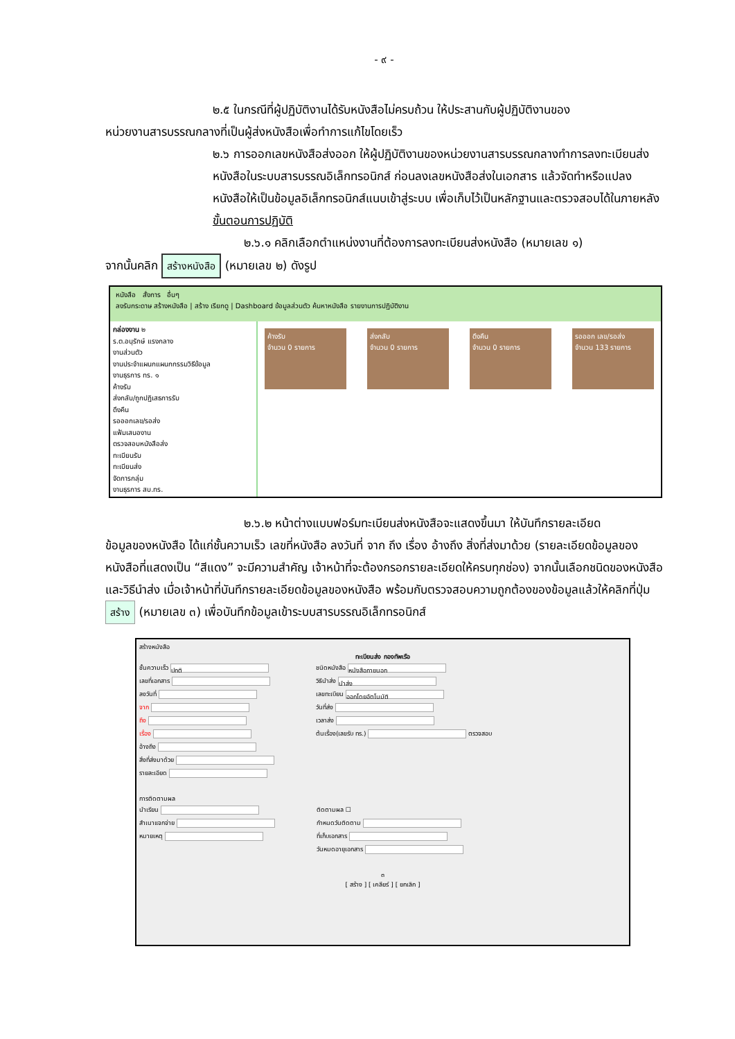- ๙ -
๒.๕ ในกรณีที่ผู้ปฏิบัติงานได้รับหนังสือไม่ครบถ้วน ให้ประสานกับผู้ปฏิบัติงานของ
หน่วยงานสารบรรณกลางที่เป็นผู้ส่งหนังสือเพื่อทำการแก้ไขโดยเร็ว
๒.๖ การออกเลขหนังสือส่งออก ให้ผู้ปฏิบัติงานของหน่วยงานสารบรรณกลางทำการลงทะเบียนส่งหนังสือในระบบสารบรรณอิเล็กทรอนิกส์ ก่อนลงเลขหนังสือส่งในเอกสาร แล้วจัดทำหรือแปลงหนังสือให้เป็นข้อมูลอิเล็กทรอนิกส์แนบเข้าสู่ระบบ เพื่อเก็บไว้เป็นหลักฐานและตรวจสอบได้ในภายหลัง
ขั้นตอนการปฏิบัติ
๒.๖.๑ คลิกเลือกตำแหน่งงานที่ต้องการลงทะเบียนส่งหนังสือ (หมายเลข ๑)
จากนั้นคลิก สร้างหนังสือ (หมายเลข ๒) ดังรูป
หนังสือ สั่งการ อื่นๆ
ลงรับกระดาษ สร้างหนังสือ | สร้าง เรียกดู | Dashboard ข้อมูลส่วนตัว ค้นหาหนังสือ รายงานการปฏิบัติงาน
กล่องงาน ๒
ร.ต.อนุรักษ์ แรงกลาง
งานส่วนตัว
งานประจำแผนกแผนกกรรมวิธีข้อมูล
งานธุรการ ทร. ๑
ค้างรับ
ส่งกลับ/ถูกปฏิเสธการรับ
ดึงคืน
รอออกเลข/รอส่ง
แฟ้มเสนองาน
ตรวจสอบหนังสือส่ง
ทะเบียนรับ
ทะเบียนส่ง
จัดการกลุ่ม
งานธุรการ สบ.ทร.
ค้างรับ
จำนวน 0 รายการ
ส่งกลับ
จำนวน 0 รายการ
ดึงคืน
จำนวน 0 รายการ
รอออก เลข/รอส่ง
จำนวน 133 รายการ
๒.๖.๒ หน้าต่างแบบฟอร์มทะเบียนส่งหนังสือจะแสดงขึ้นมา ให้บันทึกรายละเอียด
ข้อมูลของหนังสือ ได้แก่ชั้นความเร็ว เลขที่หนังสือ ลงวันที่ จาก ถึง เรื่อง อ้างถึง สิ่งที่ส่งมาด้วย (รายละเอียดข้อมูลของหนังสือที่แสดงเป็น “สีแดง” จะมีความสำคัญ เจ้าหน้าที่จะต้องกรอกรายละเอียดให้ครบทุกช่อง) จากนั้นเลือกชนิดของหนังสือและวิธีนำส่ง เมื่อเจ้าหน้าที่บันทึกรายละเอียดข้อมูลของหนังสือ พร้อมกับตรวจสอบความถูกต้องของข้อมูลแล้วให้คลิกที่ปุ่ม สร้าง (หมายเลข ๓) เพื่อบันทึกข้อมูลเข้าระบบสารบรรณอิเล็กทรอนิกส์
สร้างหนังสือ
ทะเบียนส่ง กองทัพเรือ
ชั้นความเร็ว ปกติ
เลขที่เอกสาร
ลงวันที่
จาก
ถึง
เรื่อง
อ้างถึง
สิ่งที่ส่งมาด้วย
รายละเอียด
ชนิดหนังสือ หนังสือภายนอก
วิธีนำส่ง นำส่ง
เลขทะเบียน ออกโดยอัตโนมัติ
วันที่ส่ง
เวลาส่ง
ต้นเรื่อง(เลขรับ ทร.) ตรวจสอบ
การติดตามผล
นำเรียน
สำเนาแจกจ่าย
หมายเหตุ
ติดตามผล ☐
กำหนดวันติดตาม
ที่เก็บเอกสาร
วันหมดอายุเอกสาร
๓
[ สร้าง ] [ เคลียร์ ] [ ยกเลิก ]